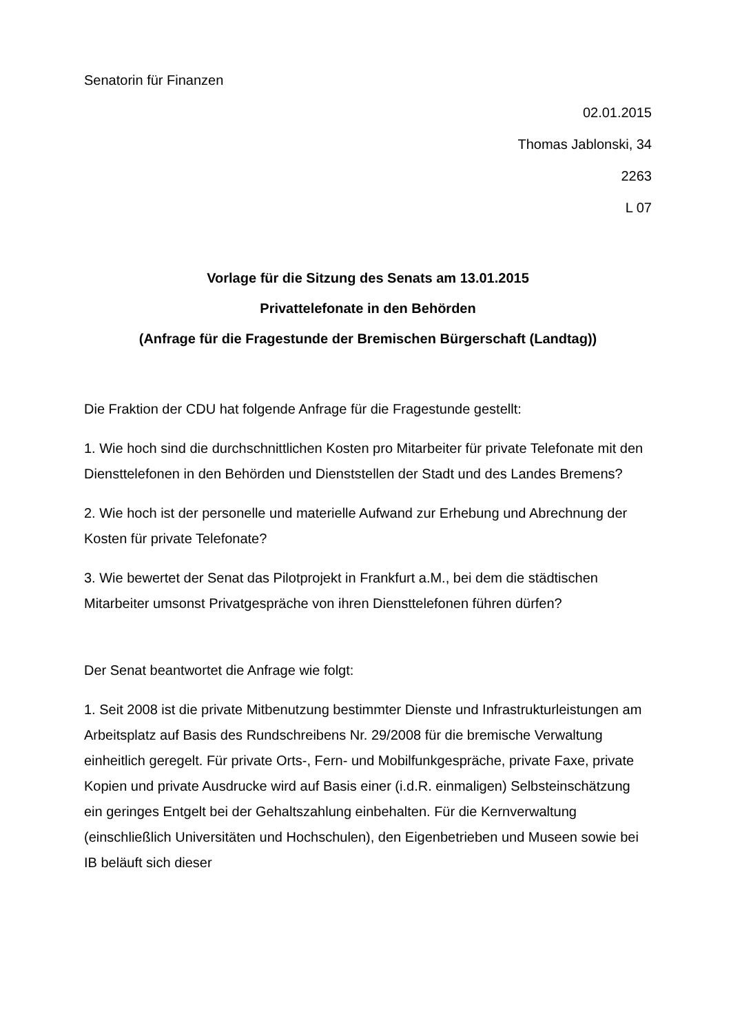Senatorin für Finanzen
02.01.2015
Thomas Jablonski, 34
2263
L 07
Vorlage für die Sitzung des Senats am 13.01.2015
Privattelefonate in den Behörden
(Anfrage für die Fragestunde der Bremischen Bürgerschaft (Landtag))
Die Fraktion der CDU hat folgende Anfrage für die Fragestunde gestellt:
1. Wie hoch sind die durchschnittlichen Kosten pro Mitarbeiter für private Telefonate mit den Diensttelefonen in den Behörden und Dienststellen der Stadt und des Landes Bremens?
2. Wie hoch ist der personelle und materielle Aufwand zur Erhebung und Abrechnung der Kosten für private Telefonate?
3. Wie bewertet der Senat das Pilotprojekt in Frankfurt a.M., bei dem die städtischen Mitarbeiter umsonst Privatgespräche von ihren Diensttelefonen führen dürfen?
Der Senat beantwortet die Anfrage wie folgt:
1. Seit 2008 ist die private Mitbenutzung bestimmter Dienste und Infrastrukturleistungen am Arbeitsplatz auf Basis des Rundschreibens Nr. 29/2008 für die bremische Verwaltung einheitlich geregelt. Für private Orts-, Fern- und Mobilfunkgespräche, private Faxe, private Kopien und private Ausdrucke wird auf Basis einer (i.d.R. einmaligen) Selbsteinschätzung ein geringes Entgelt bei der Gehaltszahlung einbehalten. Für die Kernverwaltung (einschließlich Universitäten und Hochschulen), den Eigenbetrieben und Museen sowie bei IB beläuft sich dieser